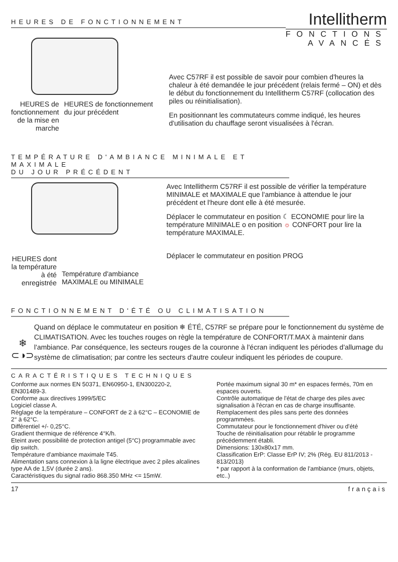HEURES DE FONCTIONNEMENT
Intellitherm
FONCTIONS
AVANCÉS
HEURES de fonctionnement de la mise en marche
HEURES de fonctionnement du jour précédent
Avec C57RF il est possible de savoir pour combien d'heures la chaleur à été demandée le jour précédent (relais fermé – ON) et dès le début du fonctionnement du Intellitherm C57RF (collocation des piles ou réinitialisation).
En positionnant les commutateurs comme indiqué, les heures d'utilisation du chauffage seront visualisées à l'écran.
TEMPÉRATURE D'AMBIANCE MINIMALE ET MAXIMALE
DU JOUR PRÉCÉDENT
HEURES dont la température à été enregistrée
Température d'ambiance MAXIMALE ou MINIMALE
Avec Intellitherm C57RF il est possible de vérifier la température MINIMALE et MAXIMALE que l'ambiance à attendue le jour précédent et l'heure dont elle à été mesurée.
Déplacer le commutateur en position ☾ ECONOMIE pour lire la température MINIMALE o en position ☼ CONFORT pour lire la température MAXIMALE.
Déplacer le commutateur en position PROG
FONCTIONNEMENT D'ÉTÉ OU CLIMATISATION
❄
⊂◑⊃
Quand on déplace le commutateur en position ❄ ÉTÉ, C57RF se prépare pour le fonctionnement du système de CLIMATISATION. Avec les touches rouges on règle la température de CONFORT/T.MAX à maintenir dans l'ambiance. Par conséquence, les secteurs rouges de la couronne à l'écran indiquent les périodes d'allumage du système de climatisation; par contre les secteurs d'autre couleur indiquent les périodes de coupure.
CARACTÉRISTIQUES TECHNIQUES
Conforme aux normes EN 50371, EN60950-1, EN300220-2, EN301489-3.
Conforme aux directives 1999/5/EC
Logiciel classe A.
Réglage de la température – CONFORT de 2 à 62°C – ECONOMIE de 2° à 62°C.
Différentiel +/- 0,25°C.
Gradient thermique de référence 4°K/h.
Eteint avec possibilité de protection antigel (5°C) programmable avec dip switch.
Température d'ambiance maximale T45.
Alimentation sans connexion à la ligne électrique avec 2 piles alcalines type AA de 1,5V (durée 2 ans).
Caractéristiques du signal radio 868.350 MHz <= 15mW.
Portée maximum signal 30 m* en espaces fermés, 70m en espaces ouverts.
Contrôle automatique de l'état de charge des piles avec signalisation à l'écran en cas de charge insuffisante.
Remplacement des piles sans perte des données programmées.
Commutateur pour le fonctionnement d'hiver ou d'été
Touche de réinitialisation pour rétablir le programme précédemment établi.
Dimensions: 130x80x17 mm.
Classification ErP: Classe ErP IV; 2% (Rég. EU 811/2013 - 813/2013)
* par rapport à la conformation de l'ambiance (murs, objets, etc..)
17 français